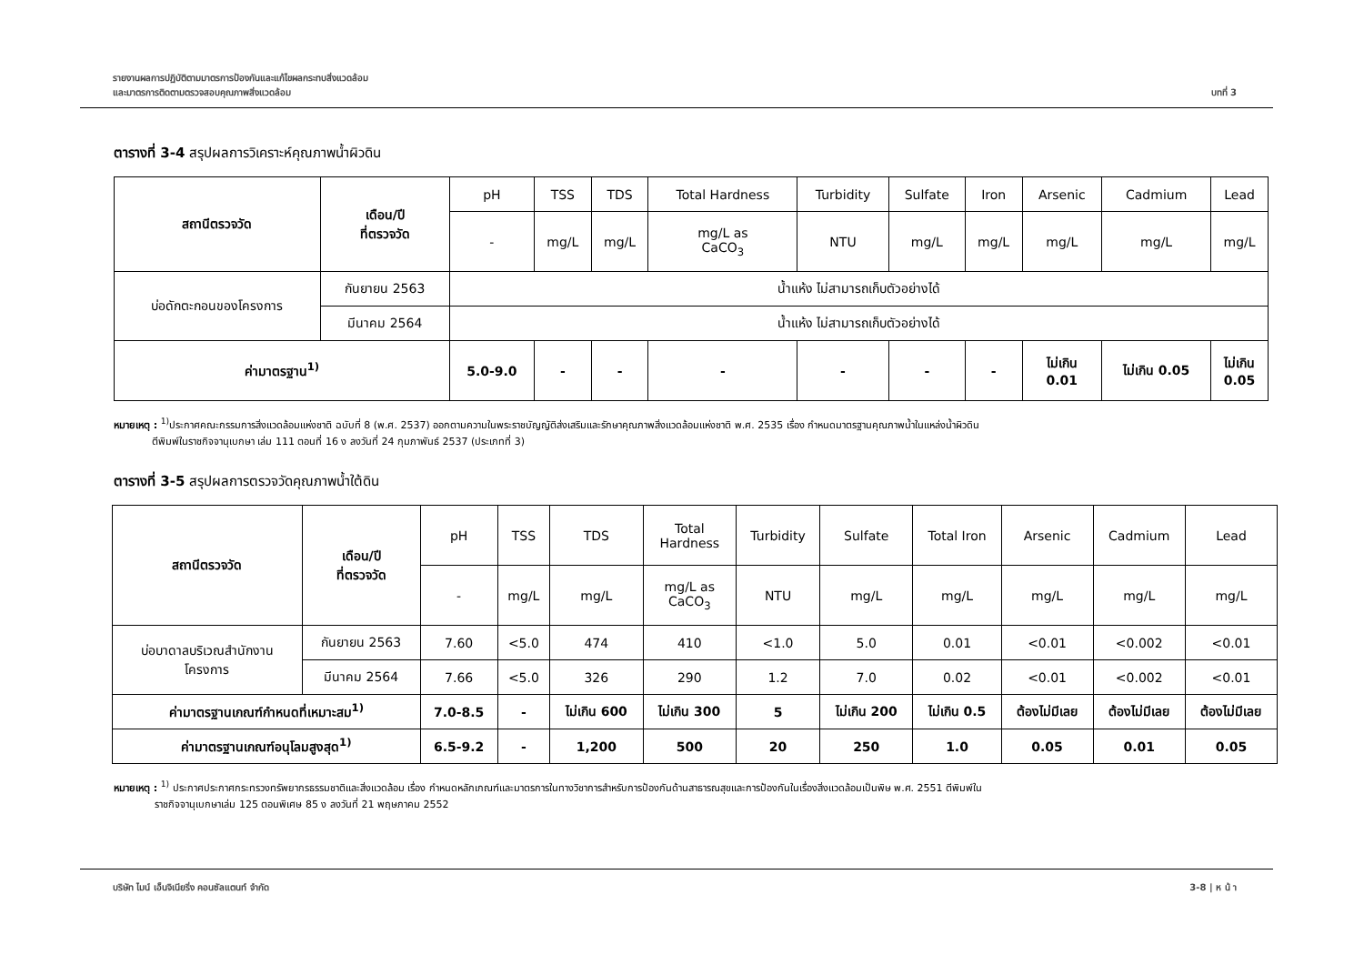รายงานผลการปฏิบัติตามมาตรการป้องกันและแก้ไขผลกระทบสิ่งแวดล้อม
และมาตรการติดตามตรวจสอบคุณภาพสิ่งแวดล้อม
บทที่ 3
ตารางที่ 3-4 สรุปผลการวิเคราะห์คุณภาพน้ำผิวดิน
| สถานีตรวจวัด | เดือน/ปี ที่ตรวจวัด | pH | TSS | TDS | Total Hardness | Turbidity | Sulfate | Iron | Arsenic | Cadmium | Lead |
| --- | --- | --- | --- | --- | --- | --- | --- | --- | --- | --- | --- |
| | | - | mg/L | mg/L | mg/L as CaCO<sub>3</sub> | NTU | mg/L | mg/L | mg/L | mg/L | mg/L |
| บ่อดักตะกอนของโครงการ | กันยายน 2563 | น้ำแห้ง ไม่สามารถเก็บตัวอย่างได้ | | | | | | | | | |
| | มีนาคม 2564 | น้ำแห้ง ไม่สามารถเก็บตัวอย่างได้ | | | | | | | | | |
| ค่ามาตรฐาน<sup>1)</sup> | | 5.0-9.0 | - | - | - | - | - | - | ไม่เกิน 0.01 | ไม่เกิน 0.05 | ไม่เกิน 0.05 |
หมายเหตุ : <sup>1)</sup>ประกาศคณะกรรมการสิ่งแวดล้อมแห่งชาติ ฉบับที่ 8 (พ.ศ. 2537) ออกตามความในพระราชบัญญัติส่งเสริมและรักษาคุณภาพสิ่งแวดล้อมแห่งชาติ พ.ศ. 2535 เรื่อง กำหนดมาตรฐานคุณภาพน้ำในแหล่งน้ำผิวดิน
ตีพิมพ์ในราชกิจจานุเบกษา เล่ม 111 ตอนที่ 16 ง ลงวันที่ 24 กุมภาพันธ์ 2537 (ประเภทที่ 3)
ตารางที่ 3-5 สรุปผลการตรวจวัดคุณภาพน้ำใต้ดิน
| สถานีตรวจวัด | เดือน/ปี ที่ตรวจวัด | pH | TSS | TDS | Total Hardness | Turbidity | Sulfate | Total Iron | Arsenic | Cadmium | Lead |
| --- | --- | --- | --- | --- | --- | --- | --- | --- | --- | --- | --- |
| | | - | mg/L | mg/L | mg/L as CaCO<sub>3</sub> | NTU | mg/L | mg/L | mg/L | mg/L | mg/L |
| บ่อบาดาลบริเวณสำนักงาน โครงการ | กันยายน 2563 | 7.60 | <5.0 | 474 | 410 | <1.0 | 5.0 | 0.01 | <0.01 | <0.002 | <0.01 |
| | มีนาคม 2564 | 7.66 | <5.0 | 326 | 290 | 1.2 | 7.0 | 0.02 | <0.01 | <0.002 | <0.01 |
| ค่ามาตรฐานเกณฑ์กำหนดที่เหมาะสม<sup>1)</sup> | | 7.0-8.5 | - | ไม่เกิน 600 | ไม่เกิน 300 | 5 | ไม่เกิน 200 | ไม่เกิน 0.5 | ต้องไม่มีเลย | ต้องไม่มีเลย | ต้องไม่มีเลย |
| ค่ามาตรฐานเกณฑ์อนุโลมสูงสุด<sup>1)</sup> | | 6.5-9.2 | - | 1,200 | 500 | 20 | 250 | 1.0 | 0.05 | 0.01 | 0.05 |
หมายเหตุ : <sup>1)</sup> ประกาศประกาศกระทรวงทรัพยากรธรรมชาติและสิ่งแวดล้อม เรื่อง กำหนดหลักเกณฑ์และมาตรการในทางวิชาการสำหรับการป้องกันด้านสาธารณสุขและการป้องกันในเรื่องสิ่งแวดล้อมเป็นพิษ พ.ศ. 2551 ตีพิมพ์ใน
ราชกิจจานุเบกษาเล่ม 125 ตอนพิเศษ 85 ง ลงวันที่ 21 พฤษภาคม 2552
บริษัท ไมน์ เอ็นจิเนียริ่ง คอนซัลแตนท์ จำกัด
3-8 | ห น้ า